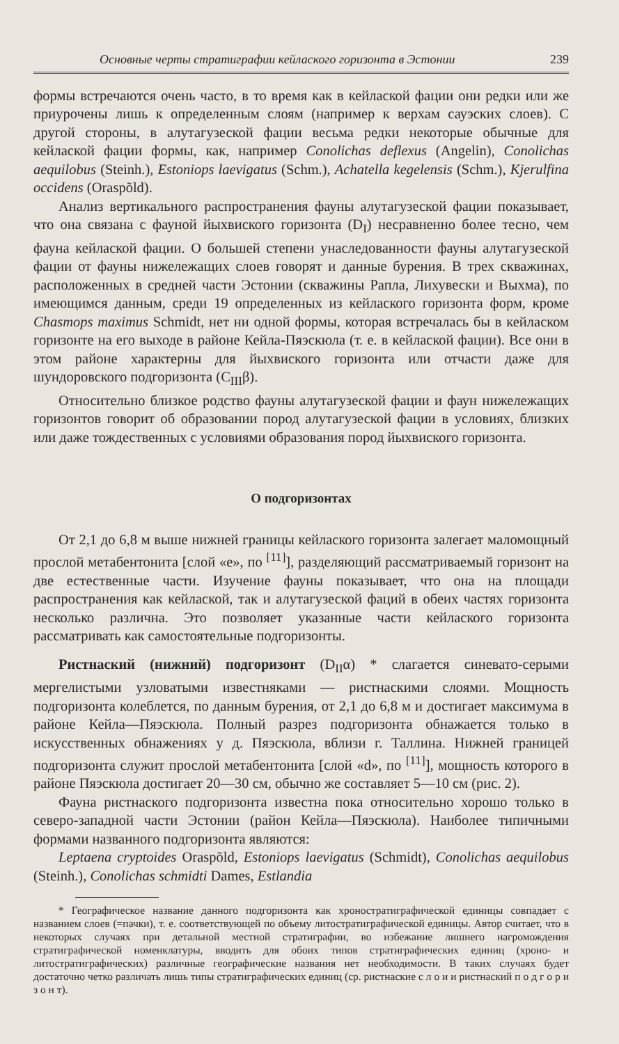Основные черты стратиграфии кейлаского горизонта в Эстонии 239
формы встречаются очень часто, в то время как в кейлаской фации они редки или же приурочены лишь к определенным слоям (например к верхам сауэских слоев). С другой стороны, в алутагузеской фации весьма редки некоторые обычные для кейлаской фации формы, как, например Conolichas deflexus (Angelin), Conolichas aequilobus (Steinh.), Estoniops laevigatus (Schm.), Achatella kegelensis (Schm.), Kjerulfina occidens (Oraspõld).
Анализ вертикального распространения фауны алутагузеской фации показывает, что она связана с фауной йыхвиского горизонта (D<sub>I</sub>) несравненно более тесно, чем фауна кейлаской фации. О большей степени унаследованности фауны алутагузеской фации от фауны нижележащих слоев говорят и данные бурения. В трех скважинах, расположенных в средней части Эстонии (скважины Рапла, Лихувески и Выхма), по имеющимся данным, среди 19 определенных из кейлаского горизонта форм, кроме Chasmops maximus Schmidt, нет ни одной формы, которая встречалась бы в кейласком горизонте на его выходе в районе Кейла-Пяэскюла (т. е. в кейлаской фации). Все они в этом районе характерны для йыхвиского горизонта или отчасти даже для шундоровского подгоризонта (C<sub>III</sub>β).
Относительно близкое родство фауны алутагузеской фации и фаун нижележащих горизонтов говорит об образовании пород алутагузеской фации в условиях, близких или даже тождественных с условиями образования пород йыхвиского горизонта.
О подгоризонтах
От 2,1 до 6,8 м выше нижней границы кейлаского горизонта залегает маломощный прослой метабентонита [слой «е», по <sup>[11]</sup>], разделяющий рассматриваемый горизонт на две естественные части. Изучение фауны показывает, что она на площади распространения как кейлаской, так и алутагузеской фаций в обеих частях горизонта несколько различна. Это позволяет указанные части кейлаского горизонта рассматривать как самостоятельные подгоризонты.
Ристнаский (нижний) подгоризонт (D<sub>II</sub>α) * слагается синевато-серыми мергелистыми узловатыми известняками — ристнаскими слоями. Мощность подгоризонта колеблется, по данным бурения, от 2,1 до 6,8 м и достигает максимума в районе Кейла—Пяэскюла. Полный разрез подгоризонта обнажается только в искусственных обнажениях у д. Пяэскюла, вблизи г. Таллина. Нижней границей подгоризонта служит прослой метабентонита [слой «d», по <sup>[11]</sup>], мощность которого в районе Пяэскюла достигает 20—30 см, обычно же составляет 5—10 см (рис. 2).
Фауна ристнаского подгоризонта известна пока относительно хорошо только в северо-западной части Эстонии (район Кейла—Пяэскюла). Наиболее типичными формами названного подгоризонта являются:
Leptaena cryptoides Oraspõld, Estoniops laevigatus (Schmidt), Conolichas aequilobus (Steinh.), Conolichas schmidti Dames, Estlandia
* Географическое название данного подгоризонта как хроностратиграфической единицы совпадает с названием слоев (=пачки), т. е. соответствующей по объему литостратиграфической единицы. Автор считает, что в некоторых случаях при детальной местной стратиграфии, во избежание лишнего нагромождения стратиграфической номенклатуры, вводить для обоих типов стратиграфических единиц (хроно- и литостратиграфических) различные географические названия нет необходимости. В таких случаях будет достаточно четко различать лишь типы стратиграфических единиц (ср. ристнаские с л о и и ристнаский п о д г о р и з о н т).